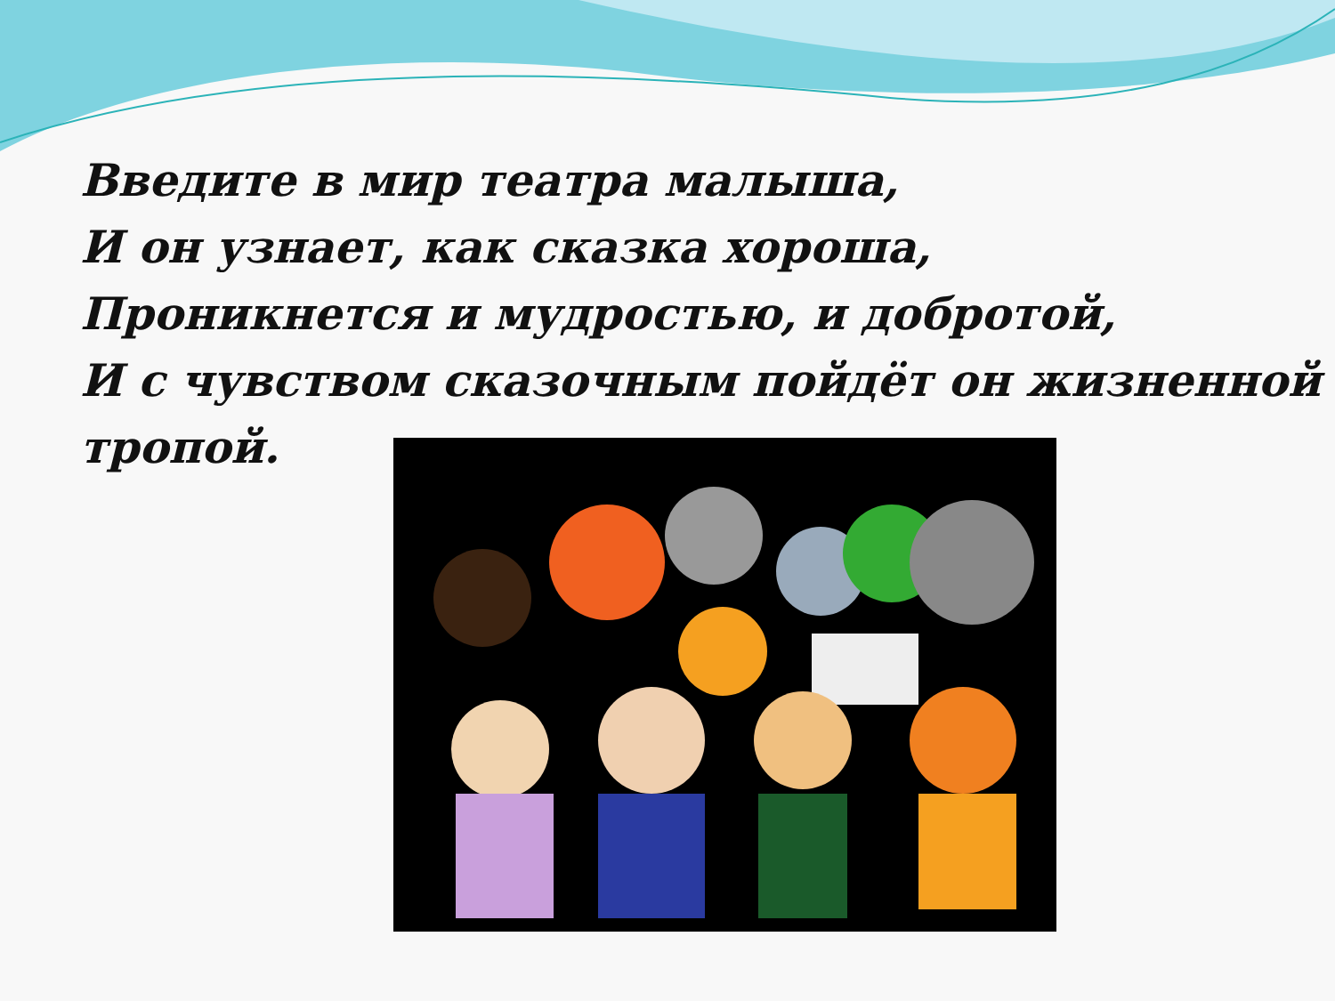Введите в мир театра малыша,
И он узнает, как сказка хороша,
Проникнется и мудростью, и добротой,
И с чувством сказочным пойдёт он жизненной тропой.